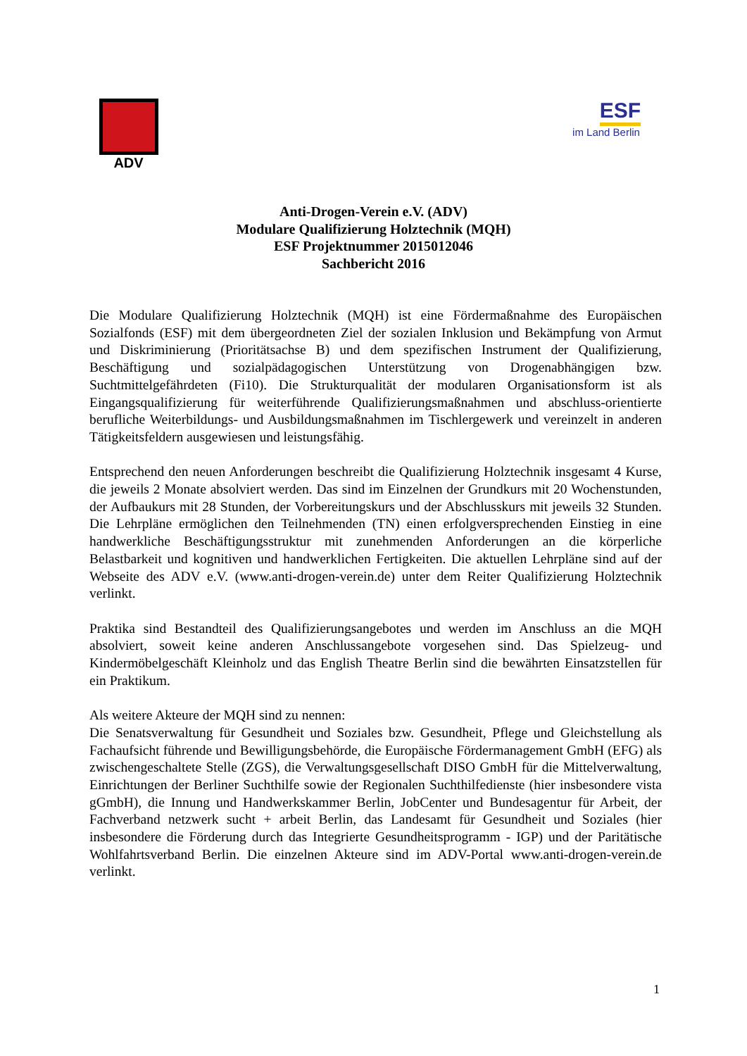ADV
ESF
im Land Berlin
Anti-Drogen-Verein e.V. (ADV)
Modulare Qualifizierung Holztechnik (MQH)
ESF Projektnummer 2015012046
Sachbericht 2016
Die Modulare Qualifizierung Holztechnik (MQH) ist eine Fördermaßnahme des Europäischen Sozialfonds (ESF) mit dem übergeordneten Ziel der sozialen Inklusion und Bekämpfung von Armut und Diskriminierung (Prioritätsachse B) und dem spezifischen Instrument der Qualifizierung, Beschäftigung und sozialpädagogischen Unterstützung von Drogenabhängigen bzw. Suchtmittelgefährdeten (Fi10). Die Strukturqualität der modularen Organisationsform ist als Eingangsqualifizierung für weiterführende Qualifizierungsmaßnahmen und abschluss-orientierte berufliche Weiterbildungs- und Ausbildungsmaßnahmen im Tischlergewerk und vereinzelt in anderen Tätigkeitsfeldern ausgewiesen und leistungsfähig.
Entsprechend den neuen Anforderungen beschreibt die Qualifizierung Holztechnik insgesamt 4 Kurse, die jeweils 2 Monate absolviert werden. Das sind im Einzelnen der Grundkurs mit 20 Wochenstunden, der Aufbaukurs mit 28 Stunden, der Vorbereitungskurs und der Abschlusskurs mit jeweils 32 Stunden. Die Lehrpläne ermöglichen den Teilnehmenden (TN) einen erfolgversprechenden Einstieg in eine handwerkliche Beschäftigungsstruktur mit zunehmenden Anforderungen an die körperliche Belastbarkeit und kognitiven und handwerklichen Fertigkeiten. Die aktuellen Lehrpläne sind auf der Webseite des ADV e.V. (www.anti-drogen-verein.de) unter dem Reiter Qualifizierung Holztechnik verlinkt.
Praktika sind Bestandteil des Qualifizierungsangebotes und werden im Anschluss an die MQH absolviert, soweit keine anderen Anschlussangebote vorgesehen sind. Das Spielzeug- und Kindermöbelgeschäft Kleinholz und das English Theatre Berlin sind die bewährten Einsatzstellen für ein Praktikum.
Als weitere Akteure der MQH sind zu nennen:
Die Senatsverwaltung für Gesundheit und Soziales bzw. Gesundheit, Pflege und Gleichstellung als Fachaufsicht führende und Bewilligungsbehörde, die Europäische Fördermanagement GmbH (EFG) als zwischengeschaltete Stelle (ZGS), die Verwaltungsgesellschaft DISO GmbH für die Mittelverwaltung, Einrichtungen der Berliner Suchthilfe sowie der Regionalen Suchthilfedienste (hier insbesondere vista gGmbH), die Innung und Handwerkskammer Berlin, JobCenter und Bundesagentur für Arbeit, der Fachverband netzwerk sucht + arbeit Berlin, das Landesamt für Gesundheit und Soziales (hier insbesondere die Förderung durch das Integrierte Gesundheitsprogramm - IGP) und der Paritätische Wohlfahrtsverband Berlin. Die einzelnen Akteure sind im ADV-Portal www.anti-drogen-verein.de verlinkt.
1